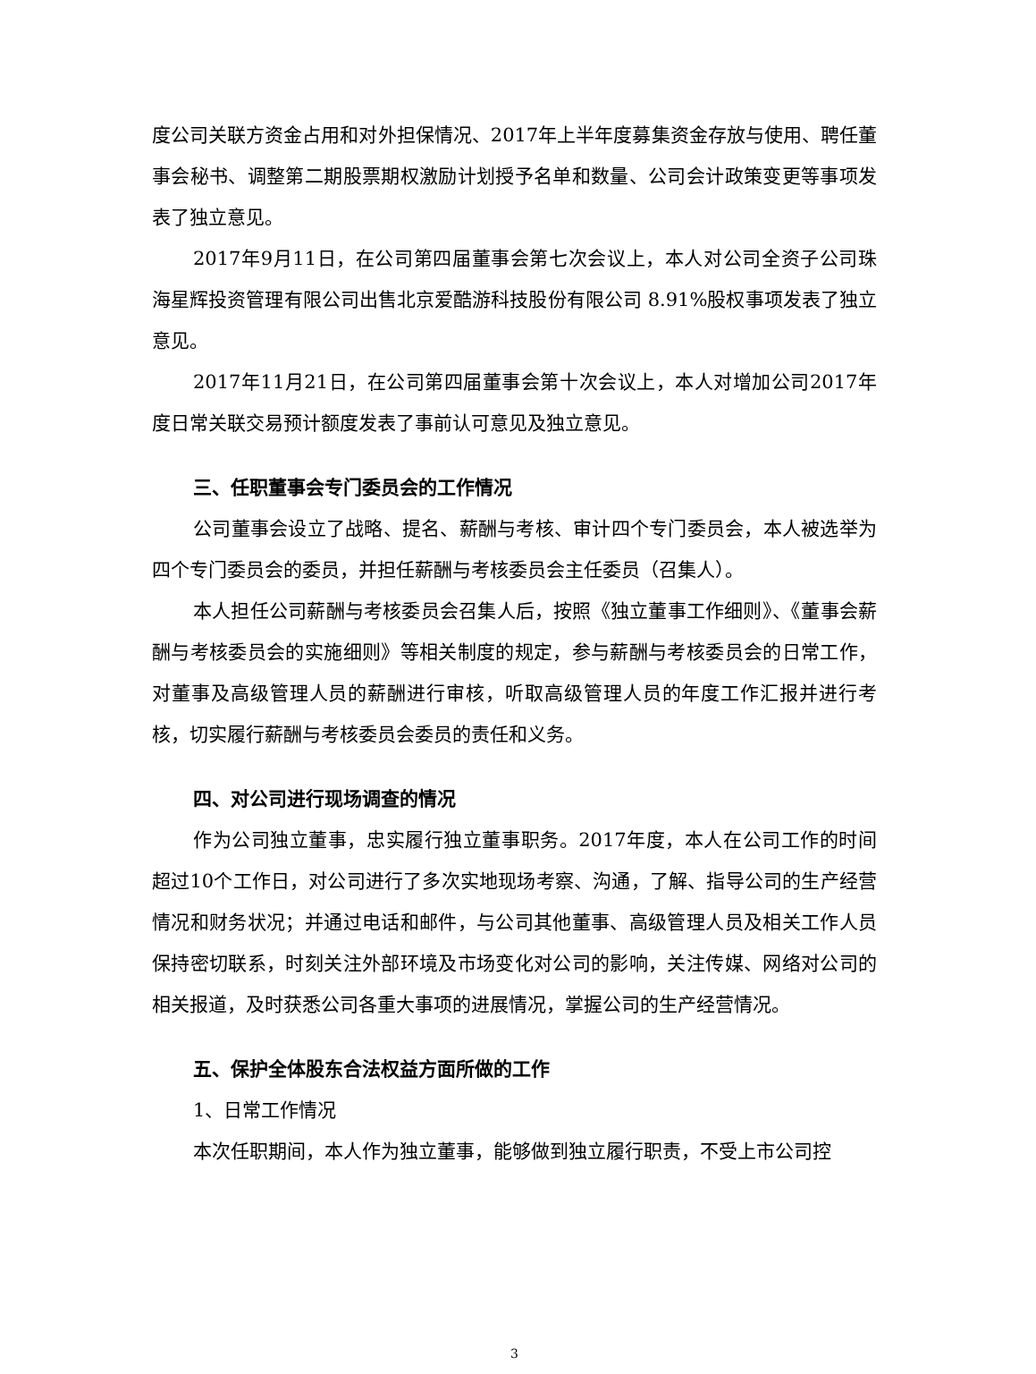度公司关联方资金占用和对外担保情况、2017年上半年度募集资金存放与使用、聘任董事会秘书、调整第二期股票期权激励计划授予名单和数量、公司会计政策变更等事项发表了独立意见。
2017年9月11日，在公司第四届董事会第七次会议上，本人对公司全资子公司珠海星辉投资管理有限公司出售北京爱酷游科技股份有限公司 8.91%股权事项发表了独立意见。
2017年11月21日，在公司第四届董事会第十次会议上，本人对增加公司2017年度日常关联交易预计额度发表了事前认可意见及独立意见。
三、任职董事会专门委员会的工作情况
公司董事会设立了战略、提名、薪酬与考核、审计四个专门委员会，本人被选举为四个专门委员会的委员，并担任薪酬与考核委员会主任委员（召集人）。
本人担任公司薪酬与考核委员会召集人后，按照《独立董事工作细则》、《董事会薪酬与考核委员会的实施细则》等相关制度的规定，参与薪酬与考核委员会的日常工作，对董事及高级管理人员的薪酬进行审核，听取高级管理人员的年度工作汇报并进行考核，切实履行薪酬与考核委员会委员的责任和义务。
四、对公司进行现场调查的情况
作为公司独立董事，忠实履行独立董事职务。2017年度，本人在公司工作的时间超过10个工作日，对公司进行了多次实地现场考察、沟通，了解、指导公司的生产经营情况和财务状况；并通过电话和邮件，与公司其他董事、高级管理人员及相关工作人员保持密切联系，时刻关注外部环境及市场变化对公司的影响，关注传媒、网络对公司的相关报道，及时获悉公司各重大事项的进展情况，掌握公司的生产经营情况。
五、保护全体股东合法权益方面所做的工作
1、日常工作情况
本次任职期间，本人作为独立董事，能够做到独立履行职责，不受上市公司控
3